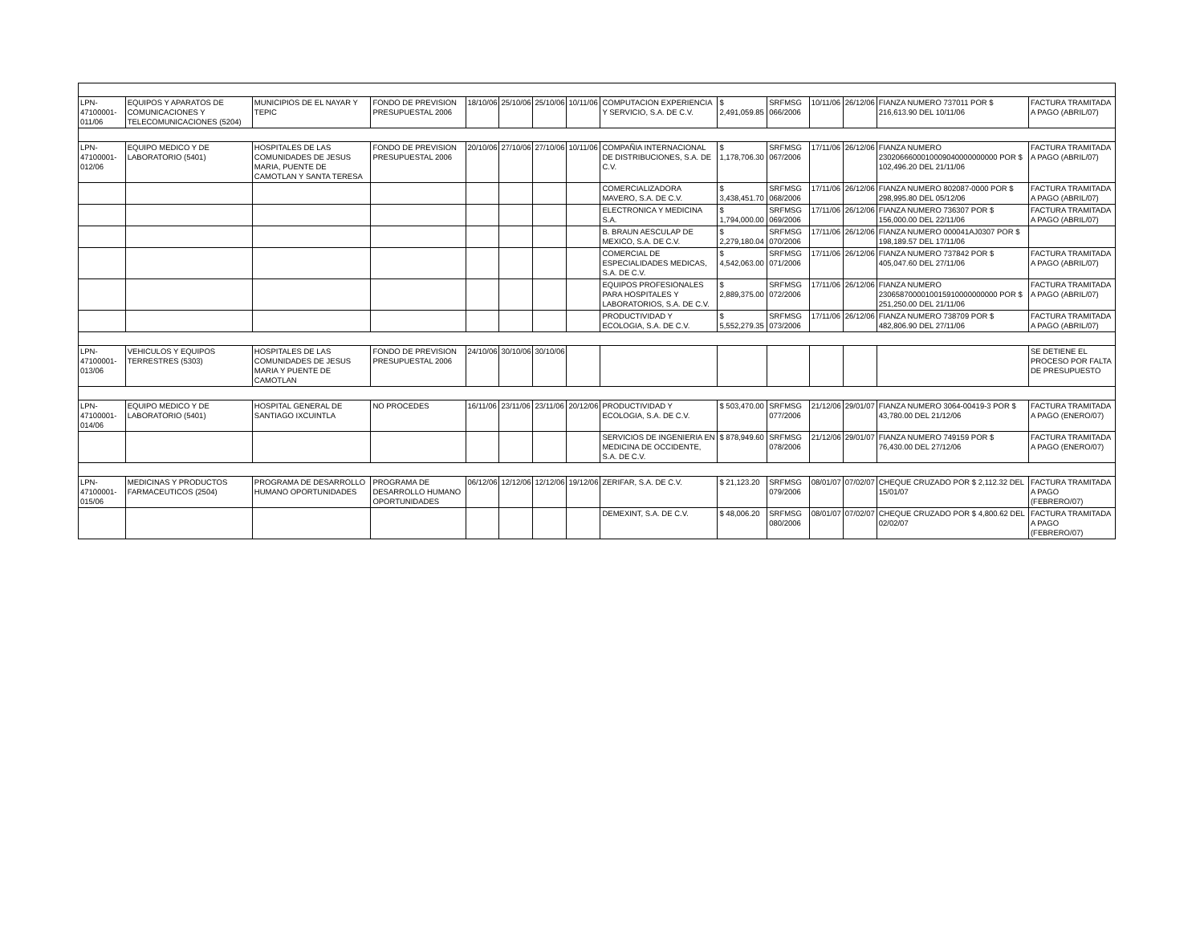| LPN-47100001-011/06 | EQUIPOS Y APARATOS DE COMUNICACIONES Y TELECOMUNICACIONES (5204) | MUNICIPIOS DE EL NAYAR Y TEPIC | FONDO DE PREVISION PRESUPUESTAL 2006 | 18/10/06 | 25/10/06 | 25/10/06 | 10/11/06 | COMPUTACION EXPERIENCIA Y SERVICIO, S.A. DE C.V. | $ 2,491,059.85 | SRFMSG 066/2006 | 10/11/06 | 26/12/06 | FIANZA NUMERO 737011 POR $ 216,613.90 DEL 10/11/06 | FACTURA TRAMITADA A PAGO (ABRIL/07) |
| LPN-47100001-012/06 | EQUIPO MEDICO Y DE LABORATORIO (5401) | HOSPITALES DE LAS COMUNIDADES DE JESUS MARIA, PUENTE DE CAMOTLAN Y SANTA TERESA | FONDO DE PREVISION PRESUPUESTAL 2006 | 20/10/06 | 27/10/06 | 27/10/06 | 10/11/06 | COMPAÑIA INTERNACIONAL DE DISTRIBUCIONES, S.A. DE C.V. | $ 1,178,706.30 | SRFMSG 067/2006 | 17/11/06 | 26/12/06 | FIANZA NUMERO 2302066600010009040000000000 POR $ 102,496.20 DEL 21/11/06 | FACTURA TRAMITADA A PAGO (ABRIL/07) |
| | | | | | | | | COMERCIALIZADORA MAVERO, S.A. DE C.V. | $ 3,438,451.70 | SRFMSG 068/2006 | 17/11/06 | 26/12/06 | FIANZA NUMERO 802087-0000 POR $ 298,995.80 DEL 05/12/06 | FACTURA TRAMITADA A PAGO (ABRIL/07) |
| | | | | | | | | ELECTRONICA Y MEDICINA S.A. | $ 1,794,000.00 | SRFMSG 069/2006 | 17/11/06 | 26/12/06 | FIANZA NUMERO 736307 POR $ 156,000.00 DEL 22/11/06 | FACTURA TRAMITADA A PAGO (ABRIL/07) |
| | | | | | | | | B. BRAUN AESCULAP DE MEXICO, S.A. DE C.V. | $ 2,279,180.04 | SRFMSG 070/2006 | 17/11/06 | 26/12/06 | FIANZA NUMERO 000041AJ0307 POR $ 198,189.57 DEL 17/11/06 | |
| | | | | | | | | COMERCIAL DE ESPECIALIDADES MEDICAS, S.A. DE C.V. | $ 4,542,063.00 | SRFMSG 071/2006 | 17/11/06 | 26/12/06 | FIANZA NUMERO 737842 POR $ 405,047.60 DEL 27/11/06 | FACTURA TRAMITADA A PAGO (ABRIL/07) |
| | | | | | | | | EQUIPOS PROFESIONALES PARA HOSPITALES Y LABORATORIOS, S.A. DE C.V. | $ 2,889,375.00 | SRFMSG 072/2006 | 17/11/06 | 26/12/06 | FIANZA NUMERO 2306587000010015910000000000 POR $ 251,250.00 DEL 21/11/06 | FACTURA TRAMITADA A PAGO (ABRIL/07) |
| | | | | | | | | PRODUCTIVIDAD Y ECOLOGIA, S.A. DE C.V. | $ 5,552,279.35 | SRFMSG 073/2006 | 17/11/06 | 26/12/06 | FIANZA NUMERO 738709 POR $ 482,806.90 DEL 27/11/06 | FACTURA TRAMITADA A PAGO (ABRIL/07) |
| LPN-47100001-013/06 | VEHICULOS Y EQUIPOS TERRESTRES (5303) | HOSPITALES DE LAS COMUNIDADES DE JESUS MARIA Y PUENTE DE CAMOTLAN | FONDO DE PREVISION PRESUPUESTAL 2006 | 24/10/06 | 30/10/06 | 30/10/06 | | | | | | | | SE DETIENE EL PROCESO POR FALTA DE PRESUPUESTO |
| LPN-47100001-014/06 | EQUIPO MEDICO Y DE LABORATORIO (5401) | HOSPITAL GENERAL DE SANTIAGO IXCUINTLA | NO PROCEDES | 16/11/06 | 23/11/06 | 23/11/06 | 20/12/06 | PRODUCTIVIDAD Y ECOLOGIA, S.A. DE C.V. | $ 503,470.00 | SRFMSG 077/2006 | 21/12/06 | 29/01/07 | FIANZA NUMERO 3064-00419-3 POR $ 43,780.00 DEL 21/12/06 | FACTURA TRAMITADA A PAGO (ENERO/07) |
| | | | | | | | | SERVICIOS DE INGENIERIA EN MEDICINA DE OCCIDENTE, S.A. DE C.V. | $ 878,949.60 | SRFMSG 078/2006 | 21/12/06 | 29/01/07 | FIANZA NUMERO 749159 POR $ 76,430.00 DEL 27/12/06 | FACTURA TRAMITADA A PAGO (ENERO/07) |
| LPN-47100001-015/06 | MEDICINAS Y PRODUCTOS FARMACEUTICOS (2504) | PROGRAMA DE DESARROLLO HUMANO OPORTUNIDADES | PROGRAMA DE DESARROLLO HUMANO OPORTUNIDADES | 06/12/06 | 12/12/06 | 12/12/06 | 19/12/06 | ZERIFAR, S.A. DE C.V. | $ 21,123.20 | SRFMSG 079/2006 | 08/01/07 | 07/02/07 | CHEQUE CRUZADO POR $ 2,112.32 DEL 15/01/07 | FACTURA TRAMITADA A PAGO (FEBRERO/07) |
| | | | | | | | | DEMEXINT, S.A. DE C.V. | $ 48,006.20 | SRFMSG 080/2006 | 08/01/07 | 07/02/07 | CHEQUE CRUZADO POR $ 4,800.62 DEL 02/02/07 | FACTURA TRAMITADA A PAGO (FEBRERO/07) |